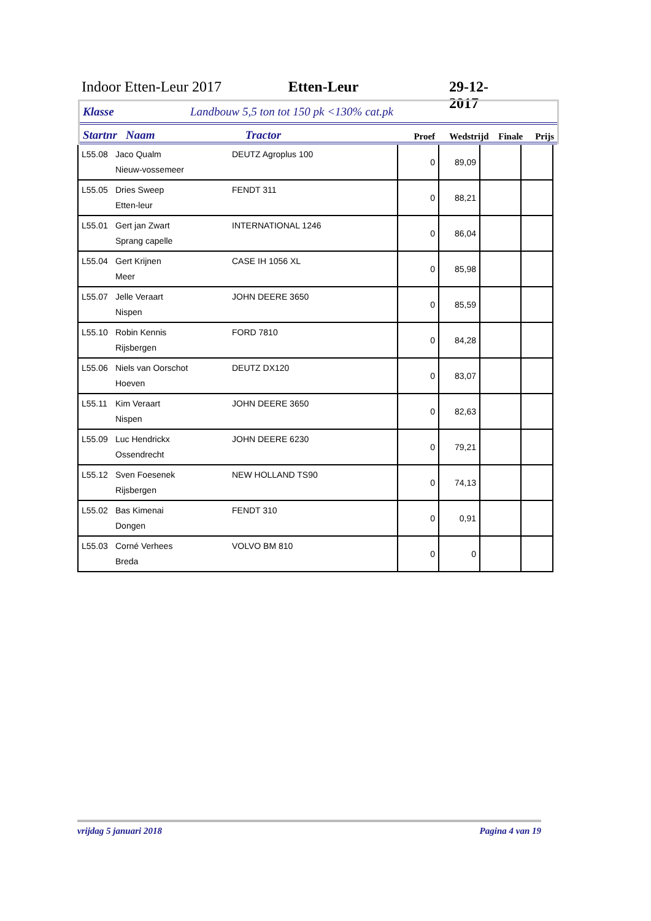Indoor Etten-Leur 2017 Etten-Leur 29-12-2017
Klasse Landbouw 5,5 ton tot 150 pk <130% cat.pk
Startnr Naam Tractor Proef Wedstrijd Finale Prijs
| L55.08 | Jaco Qualm Nieuw-vossemeer | DEUTZ Agroplus 100 | 0 | 89,09 | | |
| L55.05 | Dries Sweep Etten-leur | FENDT 311 | 0 | 88,21 | | |
| L55.01 | Gert jan Zwart Sprang capelle | INTERNATIONAL 1246 | 0 | 86,04 | | |
| L55.04 | Gert Krijnen Meer | CASE IH 1056 XL | 0 | 85,98 | | |
| L55.07 | Jelle Veraart Nispen | JOHN DEERE 3650 | 0 | 85,59 | | |
| L55.10 | Robin Kennis Rijsbergen | FORD 7810 | 0 | 84,28 | | |
| L55.06 | Niels van Oorschot Hoeven | DEUTZ DX120 | 0 | 83,07 | | |
| L55.11 | Kim Veraart Nispen | JOHN DEERE 3650 | 0 | 82,63 | | |
| L55.09 | Luc Hendrickx Ossendrecht | JOHN DEERE 6230 | 0 | 79,21 | | |
| L55.12 | Sven Foesenek Rijsbergen | NEW HOLLAND TS90 | 0 | 74,13 | | |
| L55.02 | Bas Kimenai Dongen | FENDT 310 | 0 | 0,91 | | |
| L55.03 | Corné Verhees Breda | VOLVO BM 810 | 0 | 0 | | |
vrijdag 5 januari 2018 Pagina 4 van 19